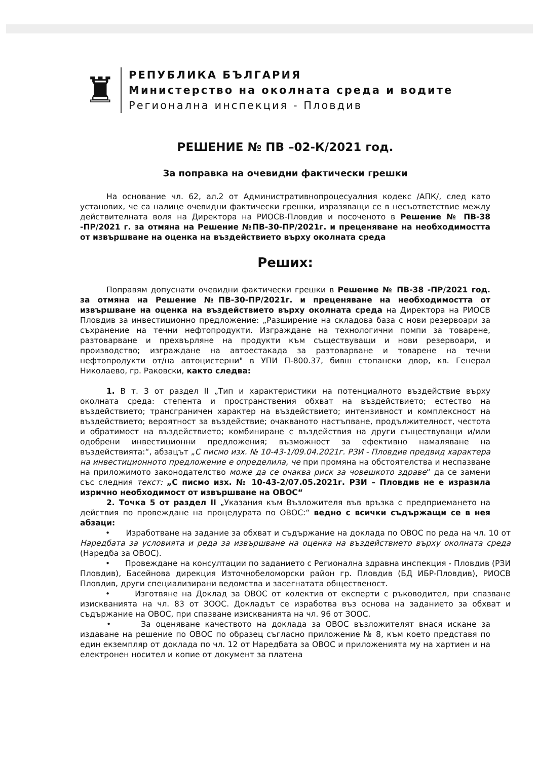♜
РЕПУБЛИКА БЪЛГАРИЯ
Министерство на околната среда и водите
Регионална инспекция - Пловдив
РЕШЕНИЕ № ПВ –02-К/2021 год.
За поправка на очевидни фактически грешки
На основание чл. 62, ал.2 от Административнопроцесуалния кодекс /АПК/, след като установих, че са налице очевидни фактически грешки, изразяващи се в несъответствие между действителната воля на Директора на РИОСВ-Пловдив и посоченото в Решение № ПВ-38 -ПР/2021 г. за отмяна на Решение №ПВ-30-ПР/2021г. и преценяване на необходимостта от извършване на оценка на въздействието върху околната среда
Реших:
Поправям допуснати очевидни фактически грешки в Решение № ПВ-38 -ПР/2021 год. за отмяна на Решение №ПВ-30-ПР/2021г. и преценяване на необходимостта от извършване на оценка на въздействието върху околната среда на Директора на РИОСВ Пловдив за инвестиционно предложение: „Разширение на складова база с нови резервоари за съхранение на течни нефтопродукти. Изграждане на технологични помпи за товарене, разтоварване и прехвърляне на продукти към съществуващи и нови резервоари, и производство; изграждане на автоестакада за разтоварване и товарене на течни нефтопродукти от/на автоцистерни" в УПИ П-800.37, бивш стопански двор, кв. Генерал Николаево, гр. Раковски, както следва:
1. В т. 3 от раздел II „Тип и характеристики на потенциалното въздействие върху околната среда: степента и пространствения обхват на въздействието; естество на въздействието; трансграничен характер на въздействието; интензивност и комплексност на въздействието; вероятност за въздействие; очакваното настъпване, продължителност, честота и обратимост на въздействието; комбиниране с въздействия на други съществуващи и/или одобрени инвестиционни предложения; възможност за ефективно намаляване на въздействията:“, абзацът „С писмо изх. № 10-43-1/09.04.2021г. РЗИ - Пловдив предвид характера на инвестиционното предложение е определила, че при промяна на обстоятелства и неспазване на приложимото законодателство може да се очаква риск за човешкото здраве“ да се замени със следния текст: „С писмо изх. № 10-43-2/07.05.2021г. РЗИ – Пловдив не е изразила изрично необходимост от извършване на ОВОС“
2. Точка 5 от раздел II „Указания към Възложителя във връзка с предприемането на действия по провеждане на процедурата по ОВОС:“ ведно с всички съдържащи се в нея абзаци:
• Изработване на задание за обхват и съдържание на доклада по ОВОС по реда на чл. 10 от Наредбата за условията и реда за извършване на оценка на въздействието върху околната среда (Наредба за ОВОС).
• Провеждане на консултации по заданието с Регионална здравна инспекция - Пловдив (РЗИ Пловдив), Басейнова дирекция Източнобеломорски район гр. Пловдив (БД ИБР-Пловдив), РИОСВ Пловдив, други специализирани ведомства и засегнатата общественост.
• Изготвяне на Доклад за ОВОС от колектив от експерти с ръководител, при спазване изискванията на чл. 83 от ЗООС. Докладът се изработва въз основа на заданието за обхват и съдържание на ОВОС, при спазване изискванията на чл. 96 от ЗООС.
• За оценяване качеството на доклада за ОВОС възложителят внася искане за издаване на решение по ОВОС по образец съгласно приложение № 8, към което представя по един екземпляр от доклада по чл. 12 от Наредбата за ОВОС и приложенията му на хартиен и на електронен носител и копие от документ за платена